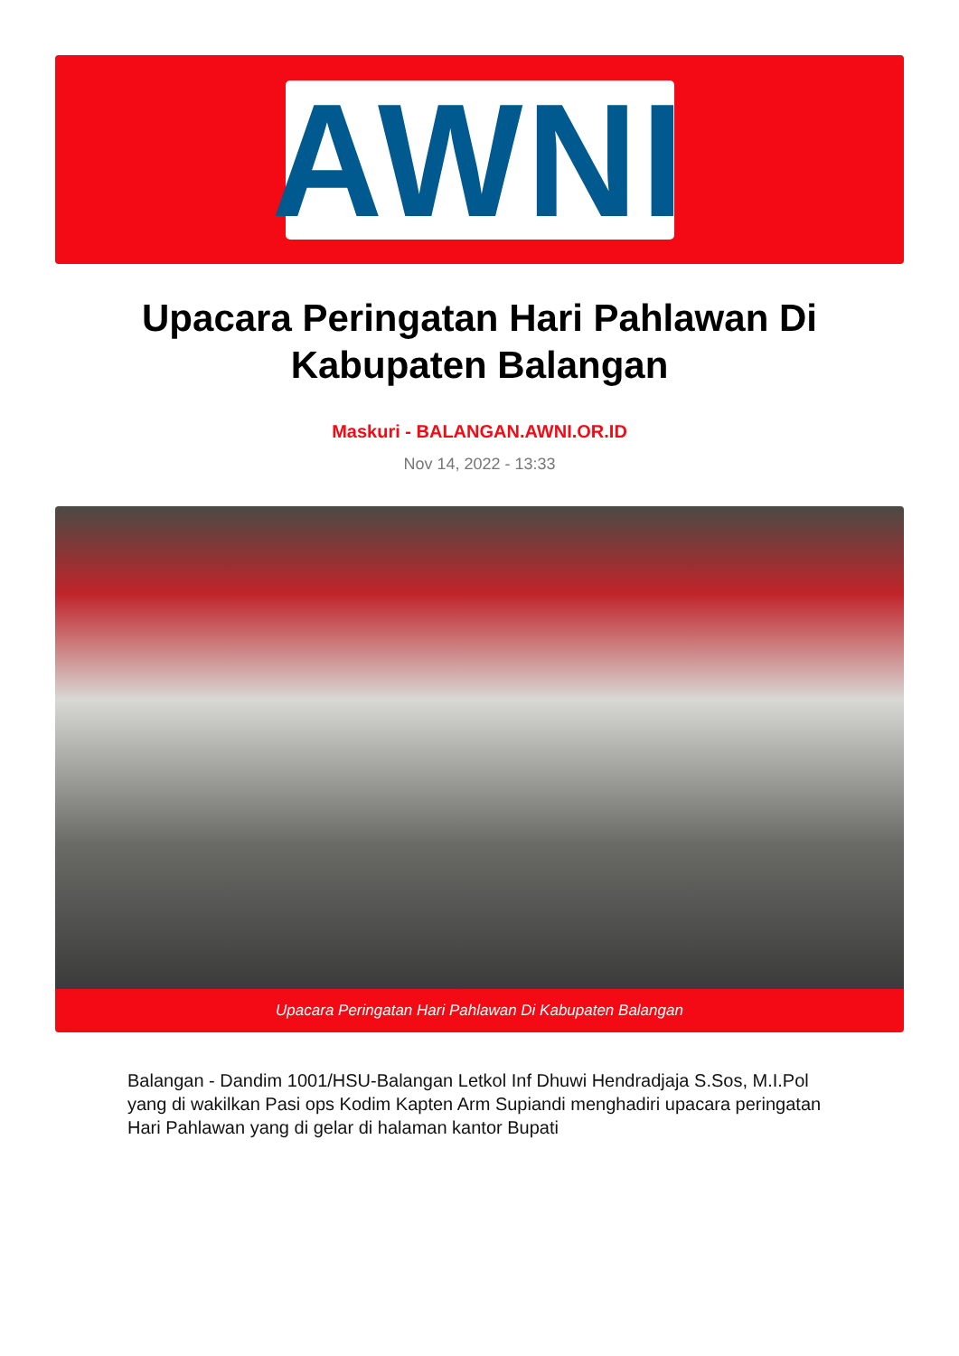AWNI
Upacara Peringatan Hari Pahlawan Di Kabupaten Balangan
Maskuri - BALANGAN.AWNI.OR.ID
Nov 14, 2022 - 13:33
Upacara Peringatan Hari Pahlawan Di Kabupaten Balangan
Balangan - Dandim 1001/HSU-Balangan Letkol Inf Dhuwi Hendradjaja S.Sos, M.I.Pol yang di wakilkan Pasi ops Kodim Kapten Arm Supiandi menghadiri upacara peringatan Hari Pahlawan yang di gelar di halaman kantor Bupati